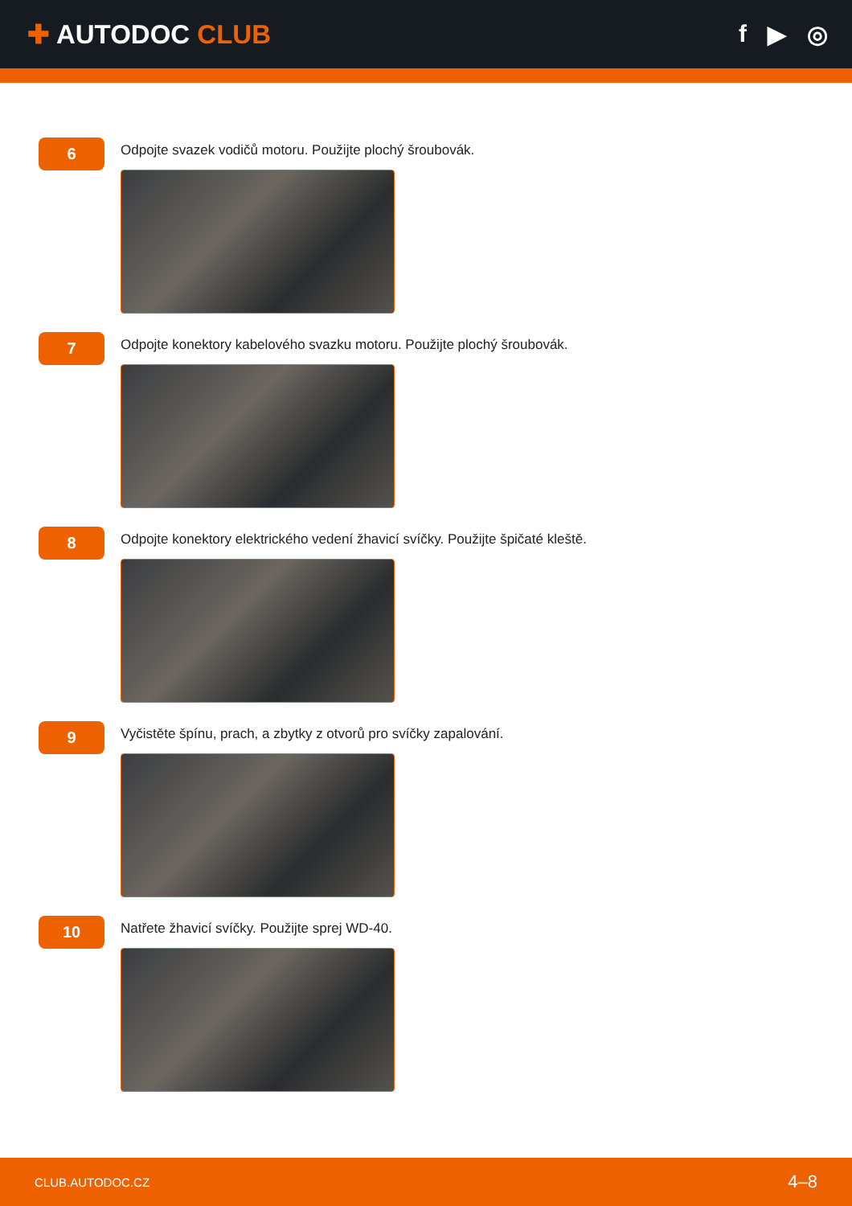✚ AUTODOC CLUB f ▶ ◎
6
Odpojte svazek vodičů motoru. Použijte plochý šroubovák.
7
Odpojte konektory kabelového svazku motoru. Použijte plochý šroubovák.
8
Odpojte konektory elektrického vedení žhavicí svíčky. Použijte špičaté kleště.
9
Vyčistěte špínu, prach, a zbytky z otvorů pro svíčky zapalování.
10
Natřete žhavicí svíčky. Použijte sprej WD-40.
CLUB.AUTODOC.CZ 4–8